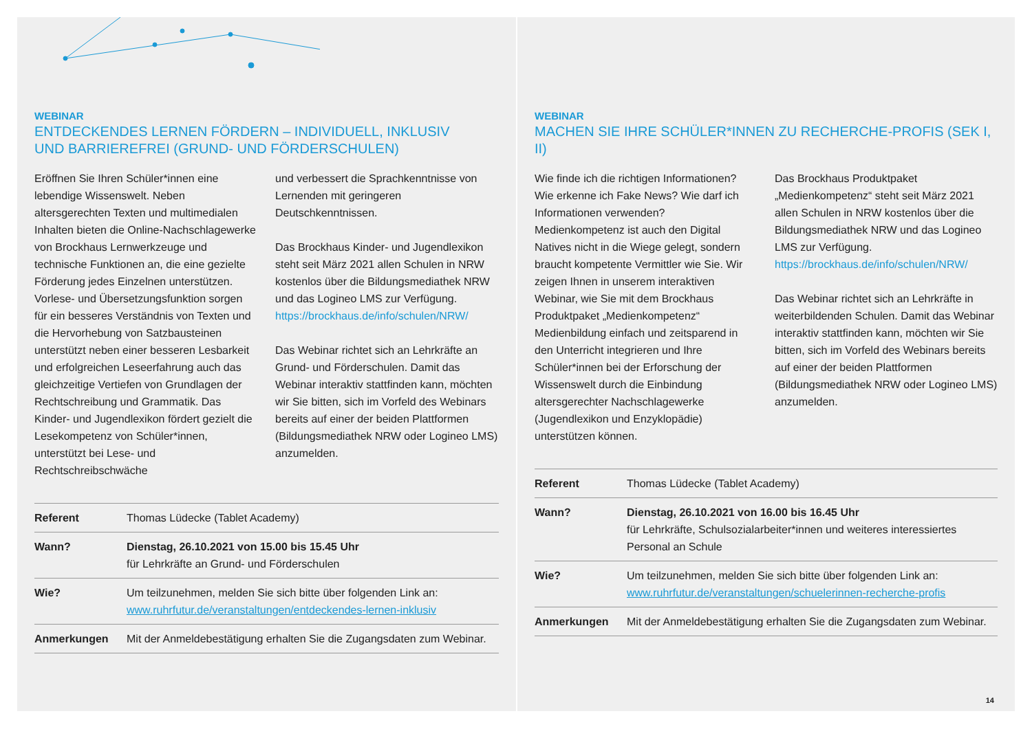WEBINAR
ENTDECKENDES LERNEN FÖRDERN – INDIVIDUELL, INKLUSIV
UND BARRIEREFREI (GRUND- UND FÖRDERSCHULEN)
Eröffnen Sie Ihren Schüler*innen eine lebendige Wissenswelt. Neben altersgerechten Texten und multimedialen Inhalten bieten die Online-Nachschlagewerke von Brockhaus Lernwerkzeuge und technische Funktionen an, die eine gezielte Förderung jedes Einzelnen unterstützen. Vorlese- und Übersetzungsfunktion sorgen für ein besseres Verständnis von Texten und die Hervorhebung von Satzbausteinen unterstützt neben einer besseren Lesbarkeit und erfolgreichen Leseerfahrung auch das gleichzeitige Vertiefen von Grundlagen der Rechtschreibung und Grammatik. Das Kinder- und Jugendlexikon fördert gezielt die Lesekompetenz von Schüler*innen, unterstützt bei Lese- und Rechtschreibschwäche
und verbessert die Sprachkenntnisse von Lernenden mit geringeren Deutschkenntnissen.
Das Brockhaus Kinder- und Jugendlexikon steht seit März 2021 allen Schulen in NRW kostenlos über die Bildungsmediathek NRW und das Logineo LMS zur Verfügung. https://brockhaus.de/info/schulen/NRW/
Das Webinar richtet sich an Lehrkräfte an Grund- und Förderschulen. Damit das Webinar interaktiv stattfinden kann, möchten wir Sie bitten, sich im Vorfeld des Webinars bereits auf einer der beiden Plattformen (Bildungsmediathek NRW oder Logineo LMS) anzumelden.
| Referent | Thomas Lüdecke (Tablet Academy) |
| Wann? | Dienstag, 26.10.2021 von 15.00 bis 15.45 Uhr für Lehrkräfte an Grund- und Förderschulen |
| Wie? | Um teilzunehmen, melden Sie sich bitte über folgenden Link an: www.ruhrfutur.de/veranstaltungen/entdeckendes-lernen-inklusiv |
| Anmerkungen | Mit der Anmeldebestätigung erhalten Sie die Zugangsdaten zum Webinar. |
WEBINAR
MACHEN SIE IHRE SCHÜLER*INNEN ZU RECHERCHE-PROFIS (SEK I, II)
Wie finde ich die richtigen Informationen? Wie erkenne ich Fake News? Wie darf ich Informationen verwenden? Medienkompetenz ist auch den Digital Natives nicht in die Wiege gelegt, sondern braucht kompetente Vermittler wie Sie. Wir zeigen Ihnen in unserem interaktiven Webinar, wie Sie mit dem Brockhaus Produktpaket „Medienkompetenz“ Medienbildung einfach und zeitsparend in den Unterricht integrieren und Ihre Schüler*innen bei der Erforschung der Wissenswelt durch die Einbindung altersgerechter Nachschlagewerke (Jugendlexikon und Enzyklopädie) unterstützen können.
Das Brockhaus Produktpaket „Medienkompetenz“ steht seit März 2021 allen Schulen in NRW kostenlos über die Bildungsmediathek NRW und das Logineo LMS zur Verfügung. https://brockhaus.de/info/schulen/NRW/
Das Webinar richtet sich an Lehrkräfte in weiterbildenden Schulen. Damit das Webinar interaktiv stattfinden kann, möchten wir Sie bitten, sich im Vorfeld des Webinars bereits auf einer der beiden Plattformen (Bildungsmediathek NRW oder Logineo LMS) anzumelden.
| Referent | Thomas Lüdecke (Tablet Academy) |
| Wann? | Dienstag, 26.10.2021 von 16.00 bis 16.45 Uhr für Lehrkräfte, Schulsozialarbeiter*innen und weiteres interessiertes Personal an Schule |
| Wie? | Um teilzunehmen, melden Sie sich bitte über folgenden Link an: www.ruhrfutur.de/veranstaltungen/schuelerinnen-recherche-profis |
| Anmerkungen | Mit der Anmeldebestätigung erhalten Sie die Zugangsdaten zum Webinar. |
14